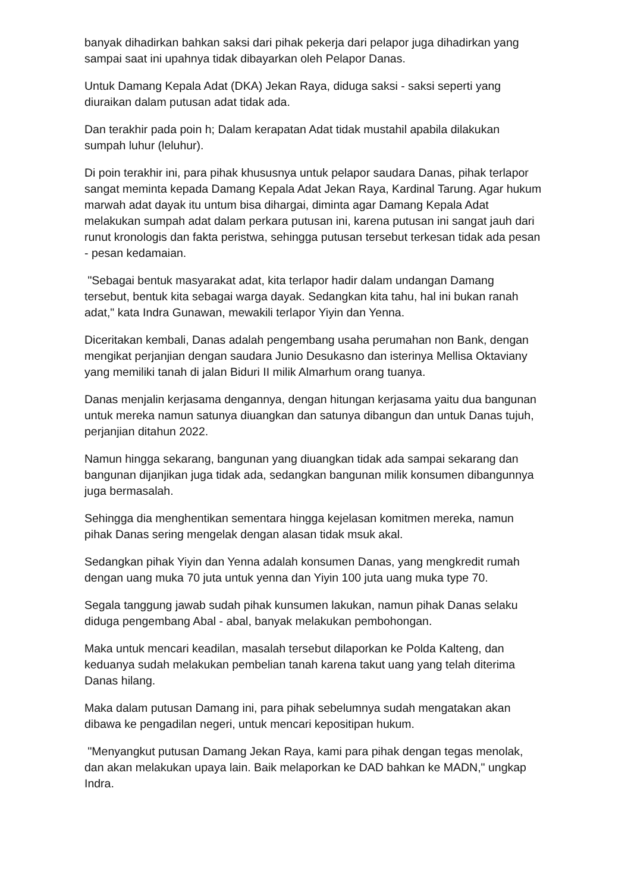banyak dihadirkan bahkan saksi dari pihak pekerja dari pelapor juga dihadirkan yang sampai saat ini upahnya tidak dibayarkan oleh Pelapor Danas.
Untuk Damang Kepala Adat (DKA) Jekan Raya, diduga saksi - saksi seperti yang diuraikan dalam putusan adat tidak ada.
Dan terakhir pada poin h; Dalam kerapatan Adat tidak mustahil apabila dilakukan sumpah luhur (leluhur).
Di poin terakhir ini, para pihak khususnya untuk pelapor saudara Danas, pihak terlapor sangat meminta kepada Damang Kepala Adat Jekan Raya, Kardinal Tarung. Agar hukum marwah adat dayak itu untum bisa dihargai, diminta agar Damang Kepala Adat melakukan sumpah adat dalam perkara putusan ini, karena putusan ini sangat jauh dari runut kronologis dan fakta peristwa, sehingga putusan tersebut terkesan tidak ada pesan - pesan kedamaian.
"Sebagai bentuk masyarakat adat, kita terlapor hadir dalam undangan Damang tersebut, bentuk kita sebagai warga dayak. Sedangkan kita tahu, hal ini bukan ranah adat," kata Indra Gunawan, mewakili terlapor Yiyin dan Yenna.
Diceritakan kembali, Danas adalah pengembang usaha perumahan non Bank, dengan mengikat perjanjian dengan saudara Junio Desukasno dan isterinya Mellisa Oktaviany yang memiliki tanah di jalan Biduri II milik Almarhum orang tuanya.
Danas menjalin kerjasama dengannya, dengan hitungan kerjasama yaitu dua bangunan untuk mereka namun satunya diuangkan dan satunya dibangun dan untuk Danas tujuh, perjanjian ditahun 2022.
Namun hingga sekarang, bangunan yang diuangkan tidak ada sampai sekarang dan bangunan dijanjikan juga tidak ada, sedangkan bangunan milik konsumen dibangunnya juga bermasalah.
Sehingga dia menghentikan sementara hingga kejelasan komitmen mereka, namun pihak Danas sering mengelak dengan alasan tidak msuk akal.
Sedangkan pihak Yiyin dan Yenna adalah konsumen Danas, yang mengkredit rumah dengan uang muka 70 juta untuk yenna dan Yiyin 100 juta uang muka type 70.
Segala tanggung jawab sudah pihak kunsumen lakukan, namun pihak Danas selaku diduga pengembang Abal - abal, banyak melakukan pembohongan.
Maka untuk mencari keadilan, masalah tersebut dilaporkan ke Polda Kalteng, dan keduanya sudah melakukan pembelian tanah karena takut uang yang telah diterima Danas hilang.
Maka dalam putusan Damang ini, para pihak sebelumnya sudah mengatakan akan dibawa ke pengadilan negeri, untuk mencari kepositipan hukum.
"Menyangkut putusan Damang Jekan Raya, kami para pihak dengan tegas menolak, dan akan melakukan upaya lain. Baik melaporkan ke DAD bahkan ke MADN," ungkap Indra.